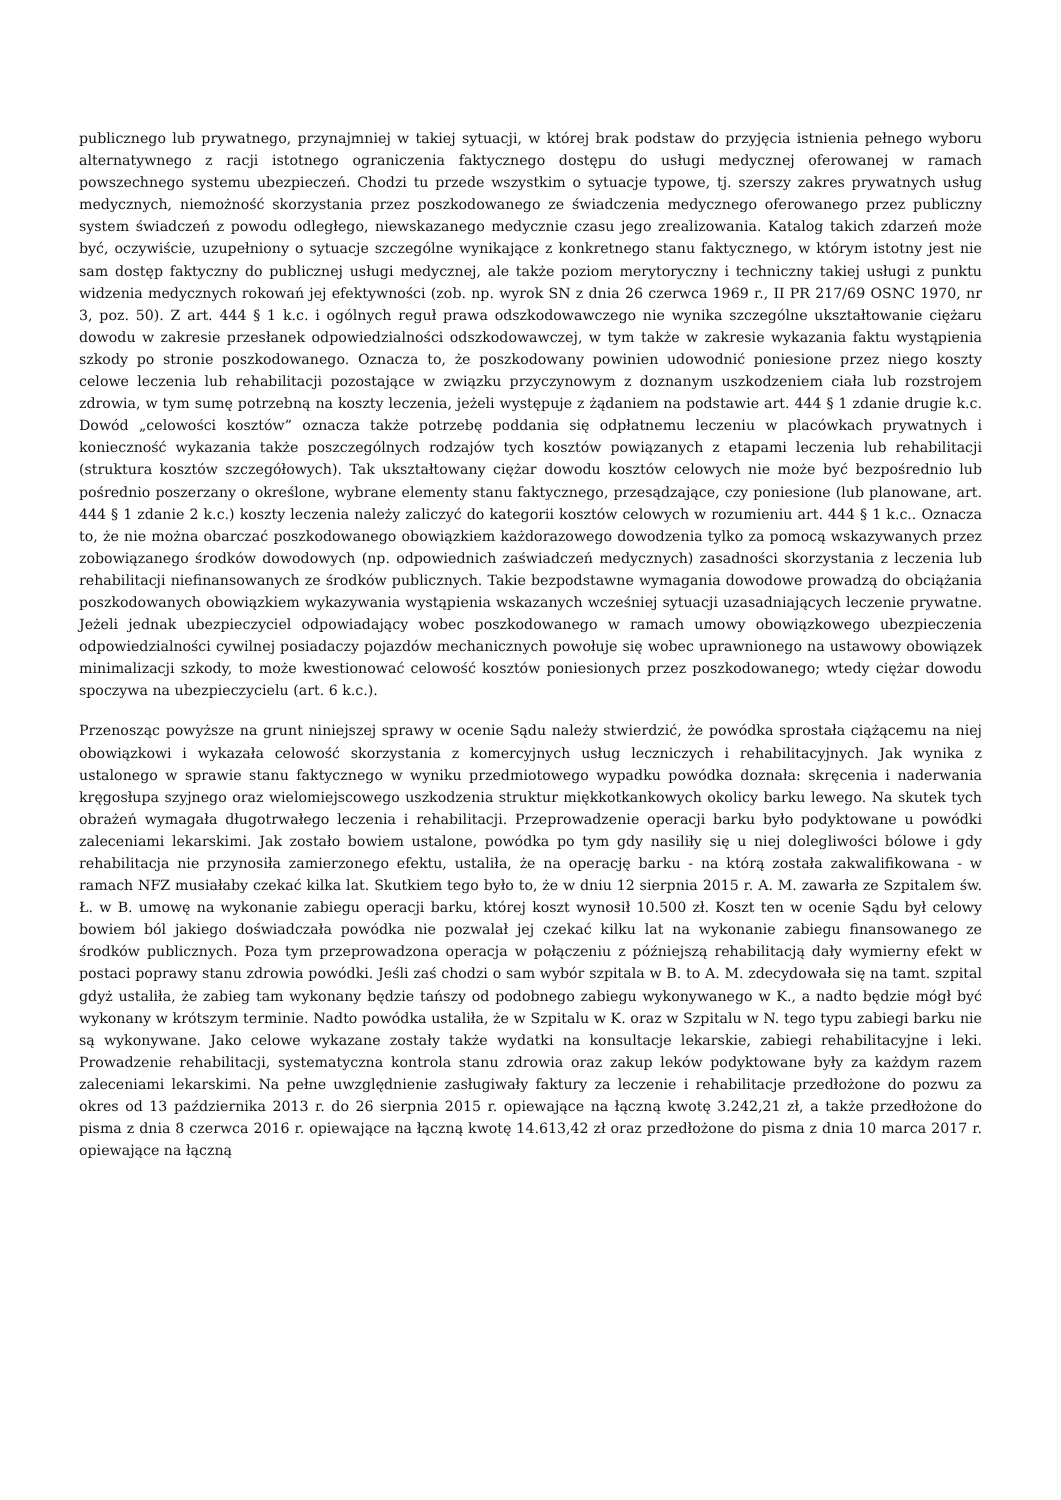publicznego lub prywatnego, przynajmniej w takiej sytuacji, w której brak podstaw do przyjęcia istnienia pełnego wyboru alternatywnego z racji istotnego ograniczenia faktycznego dostępu do usługi medycznej oferowanej w ramach powszechnego systemu ubezpieczeń. Chodzi tu przede wszystkim o sytuacje typowe, tj. szerszy zakres prywatnych usług medycznych, niemożność skorzystania przez poszkodowanego ze świadczenia medycznego oferowanego przez publiczny system świadczeń z powodu odległego, niewskazanego medycznie czasu jego zrealizowania. Katalog takich zdarzeń może być, oczywiście, uzupełniony o sytuacje szczególne wynikające z konkretnego stanu faktycznego, w którym istotny jest nie sam dostęp faktyczny do publicznej usługi medycznej, ale także poziom merytoryczny i techniczny takiej usługi z punktu widzenia medycznych rokowań jej efektywności (zob. np. wyrok SN z dnia 26 czerwca 1969 r., II PR 217/69 OSNC 1970, nr 3, poz. 50). Z art. 444 § 1 k.c. i ogólnych reguł prawa odszkodowawczego nie wynika szczególne ukształtowanie ciężaru dowodu w zakresie przesłanek odpowiedzialności odszkodowawczej, w tym także w zakresie wykazania faktu wystąpienia szkody po stronie poszkodowanego. Oznacza to, że poszkodowany powinien udowodnić poniesione przez niego koszty celowe leczenia lub rehabilitacji pozostające w związku przyczynowym z doznanym uszkodzeniem ciała lub rozstrojem zdrowia, w tym sumę potrzebną na koszty leczenia, jeżeli występuje z żądaniem na podstawie art. 444 § 1 zdanie drugie k.c. Dowód „celowości kosztów” oznacza także potrzebę poddania się odpłatnemu leczeniu w placówkach prywatnych i konieczność wykazania także poszczególnych rodzajów tych kosztów powiązanych z etapami leczenia lub rehabilitacji (struktura kosztów szczegółowych). Tak ukształtowany ciężar dowodu kosztów celowych nie może być bezpośrednio lub pośrednio poszerzany o określone, wybrane elementy stanu faktycznego, przesądzające, czy poniesione (lub planowane, art. 444 § 1 zdanie 2 k.c.) koszty leczenia należy zaliczyć do kategorii kosztów celowych w rozumieniu art. 444 § 1 k.c.. Oznacza to, że nie można obarczać poszkodowanego obowiązkiem każdorazowego dowodzenia tylko za pomocą wskazywanych przez zobowiązanego środków dowodowych (np. odpowiednich zaświadczeń medycznych) zasadności skorzystania z leczenia lub rehabilitacji niefinansowanych ze środków publicznych. Takie bezpodstawne wymagania dowodowe prowadzą do obciążania poszkodowanych obowiązkiem wykazywania wystąpienia wskazanych wcześniej sytuacji uzasadniających leczenie prywatne. Jeżeli jednak ubezpieczyciel odpowiadający wobec poszkodowanego w ramach umowy obowiązkowego ubezpieczenia odpowiedzialności cywilnej posiadaczy pojazdów mechanicznych powołuje się wobec uprawnionego na ustawowy obowiązek minimalizacji szkody, to może kwestionować celowość kosztów poniesionych przez poszkodowanego; wtedy ciężar dowodu spoczywa na ubezpieczycielu (art. 6 k.c.).
Przenosząc powyższe na grunt niniejszej sprawy w ocenie Sądu należy stwierdzić, że powódka sprostała ciążącemu na niej obowiązkowi i wykazała celowość skorzystania z komercyjnych usług leczniczych i rehabilitacyjnych. Jak wynika z ustalonego w sprawie stanu faktycznego w wyniku przedmiotowego wypadku powódka doznała: skręcenia i naderwania kręgosłupa szyjnego oraz wielomiejscowego uszkodzenia struktur miękkotkankowych okolicy barku lewego. Na skutek tych obrażeń wymagała długotrwałego leczenia i rehabilitacji. Przeprowadzenie operacji barku było podyktowane u powódki zaleceniami lekarskimi. Jak zostało bowiem ustalone, powódka po tym gdy nasiliły się u niej dolegliwości bólowe i gdy rehabilitacja nie przynosiła zamierzonego efektu, ustaliła, że na operację barku - na którą została zakwalifikowana - w ramach NFZ musiałaby czekać kilka lat. Skutkiem tego było to, że w dniu 12 sierpnia 2015 r. A. M. zawarła ze Szpitalem św. Ł. w B. umowę na wykonanie zabiegu operacji barku, której koszt wynosił 10.500 zł. Koszt ten w ocenie Sądu był celowy bowiem ból jakiego doświadczała powódka nie pozwalał jej czekać kilku lat na wykonanie zabiegu finansowanego ze środków publicznych. Poza tym przeprowadzona operacja w połączeniu z późniejszą rehabilitacją dały wymierny efekt w postaci poprawy stanu zdrowia powódki. Jeśli zaś chodzi o sam wybór szpitala w B. to A. M. zdecydowała się na tamt. szpital gdyż ustaliła, że zabieg tam wykonany będzie tańszy od podobnego zabiegu wykonywanego w K., a nadto będzie mógł być wykonany w krótszym terminie. Nadto powódka ustaliła, że w Szpitalu w K. oraz w Szpitalu w N. tego typu zabiegi barku nie są wykonywane. Jako celowe wykazane zostały także wydatki na konsultacje lekarskie, zabiegi rehabilitacyjne i leki. Prowadzenie rehabilitacji, systematyczna kontrola stanu zdrowia oraz zakup leków podyktowane były za każdym razem zaleceniami lekarskimi. Na pełne uwzględnienie zasługiwały faktury za leczenie i rehabilitacje przedłożone do pozwu za okres od 13 października 2013 r. do 26 sierpnia 2015 r. opiewające na łączną kwotę 3.242,21 zł, a także przedłożone do pisma z dnia 8 czerwca 2016 r. opiewające na łączną kwotę 14.613,42 zł oraz przedłożone do pisma z dnia 10 marca 2017 r. opiewające na łączną